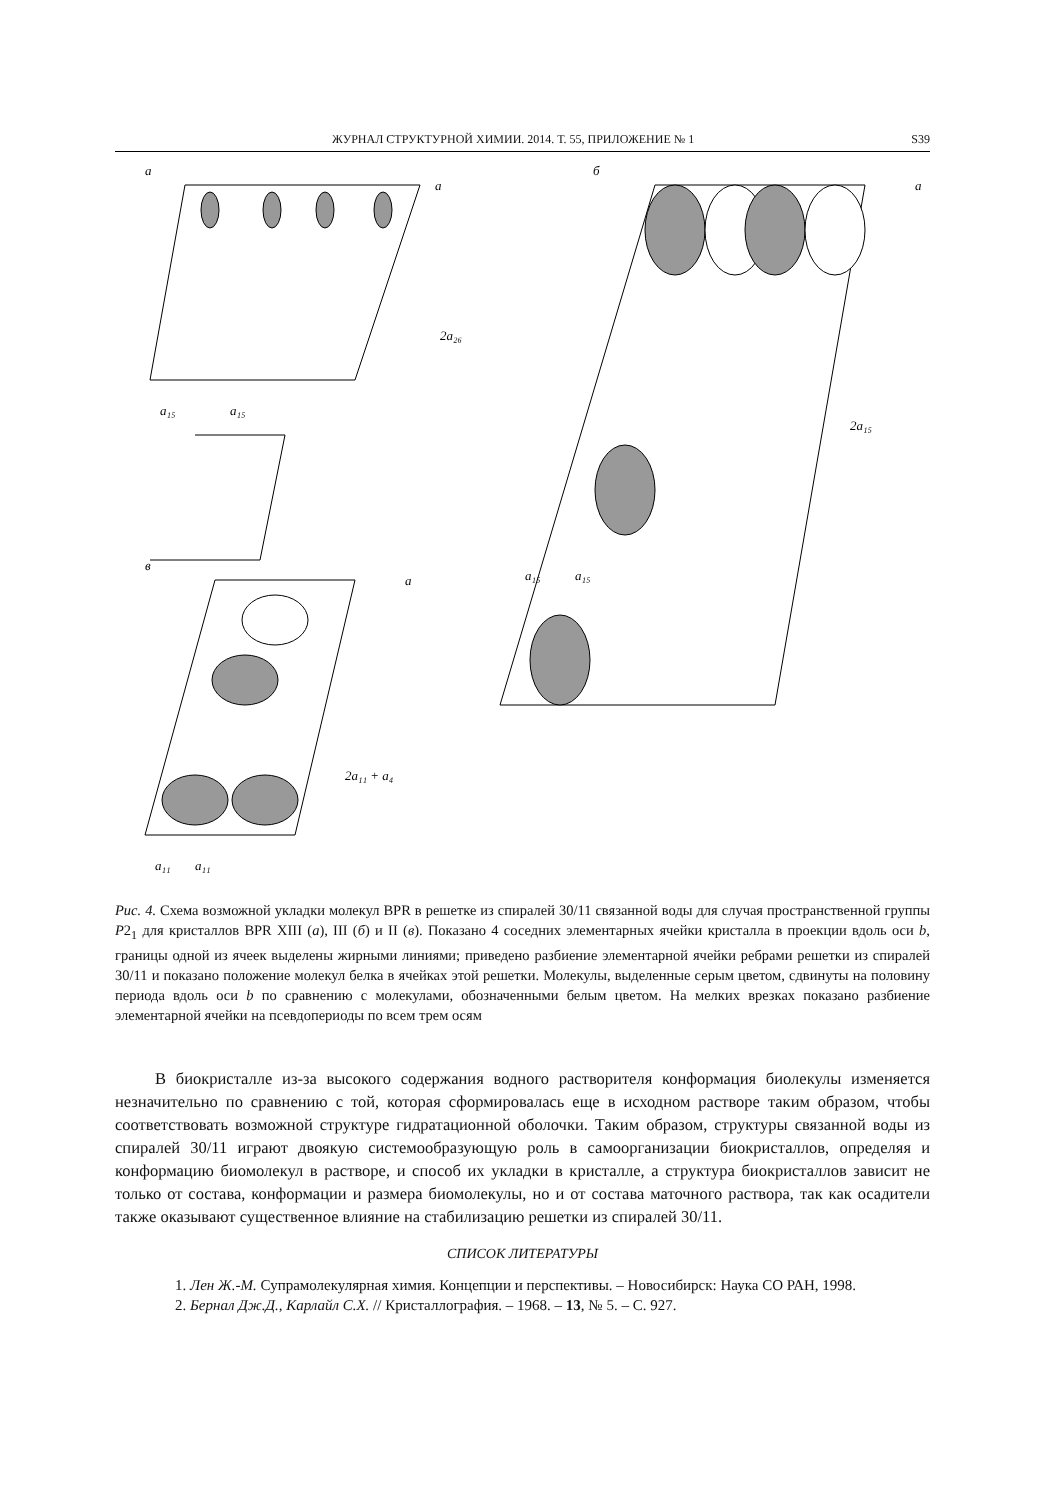ЖУРНАЛ СТРУКТУРНОЙ ХИМИИ. 2014. Т. 55, ПРИЛОЖЕНИЕ № 1 S39
а
б
в
a
a
a
2a₂₆
2a₁₅
2a₁₁ + a₄
a₁₅
a₁₅
a₁₅
a₁₅
a₁₁
a₁₁
Рис. 4. Схема возможной укладки молекул BPR в решетке из спиралей 30/11 связанной воды для случая пространственной группы P2<sub>1</sub> для кристаллов BPR XIII (а), III (б) и II (в). Показано 4 соседних элементарных ячейки кристалла в проекции вдоль оси b, границы одной из ячеек выделены жирными линиями; приведено разбиение элементарной ячейки ребрами решетки из спиралей 30/11 и показано положение молекул белка в ячейках этой решетки. Молекулы, выделенные серым цветом, сдвинуты на половину периода вдоль оси b по сравнению с молекулами, обозначенными белым цветом. На мелких врезках показано разбиение элементарной ячейки на псевдопериоды по всем трем осям
В биокристалле из-за высокого содержания водного растворителя конформация биолекулы изменяется незначительно по сравнению с той, которая сформировалась еще в исходном растворе таким образом, чтобы соответствовать возможной структуре гидратационной оболочки. Таким образом, структуры связанной воды из спиралей 30/11 играют двоякую системообразующую роль в самоорганизации биокристаллов, определяя и конформацию биомолекул в растворе, и способ их укладки в кристалле, а структура биокристаллов зависит не только от состава, конформации и размера биомолекулы, но и от состава маточного раствора, так как осадители также оказывают существенное влияние на стабилизацию решетки из спиралей 30/11.
СПИСОК ЛИТЕРАТУРЫ
1. Лен Ж.-М. Супрамолекулярная химия. Концепции и перспективы. – Новосибирск: Наука СО РАН, 1998.
2. Бернал Дж.Д., Карлайл С.Х. // Кристаллография. – 1968. – 13, № 5. – С. 927.